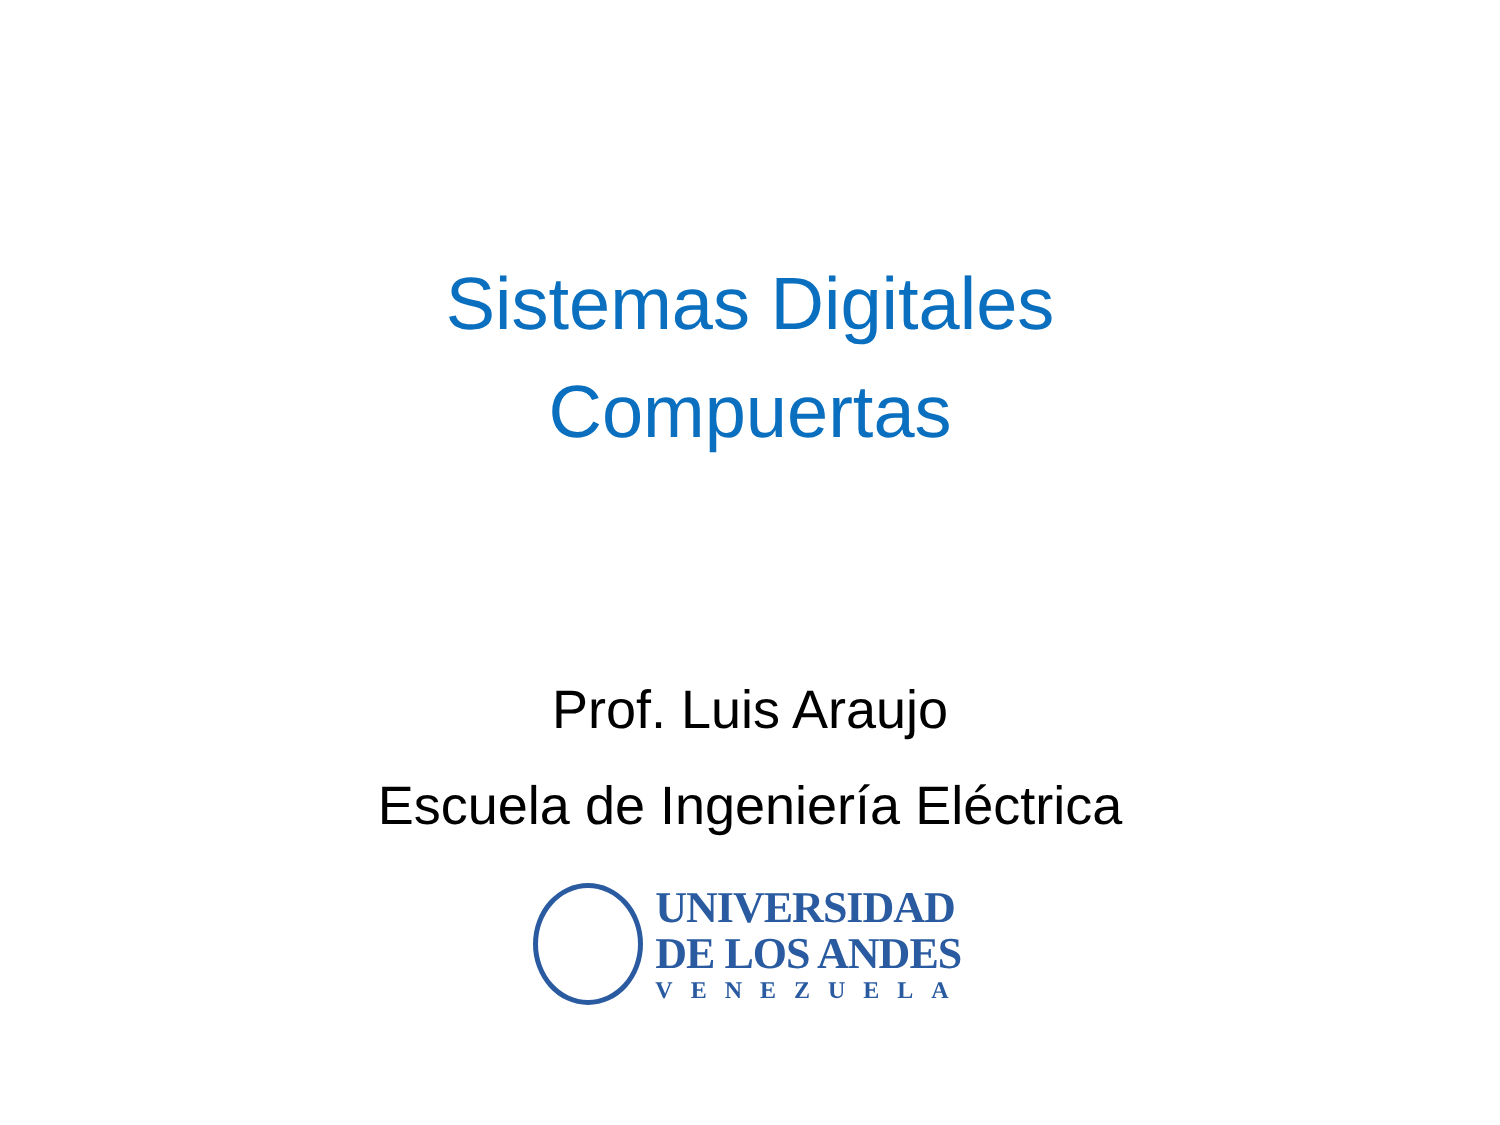Sistemas Digitales
Compuertas
Prof. Luis Araujo
Escuela de Ingeniería Eléctrica
UNIVERSIDAD
DE LOS ANDES
VENEZUELA